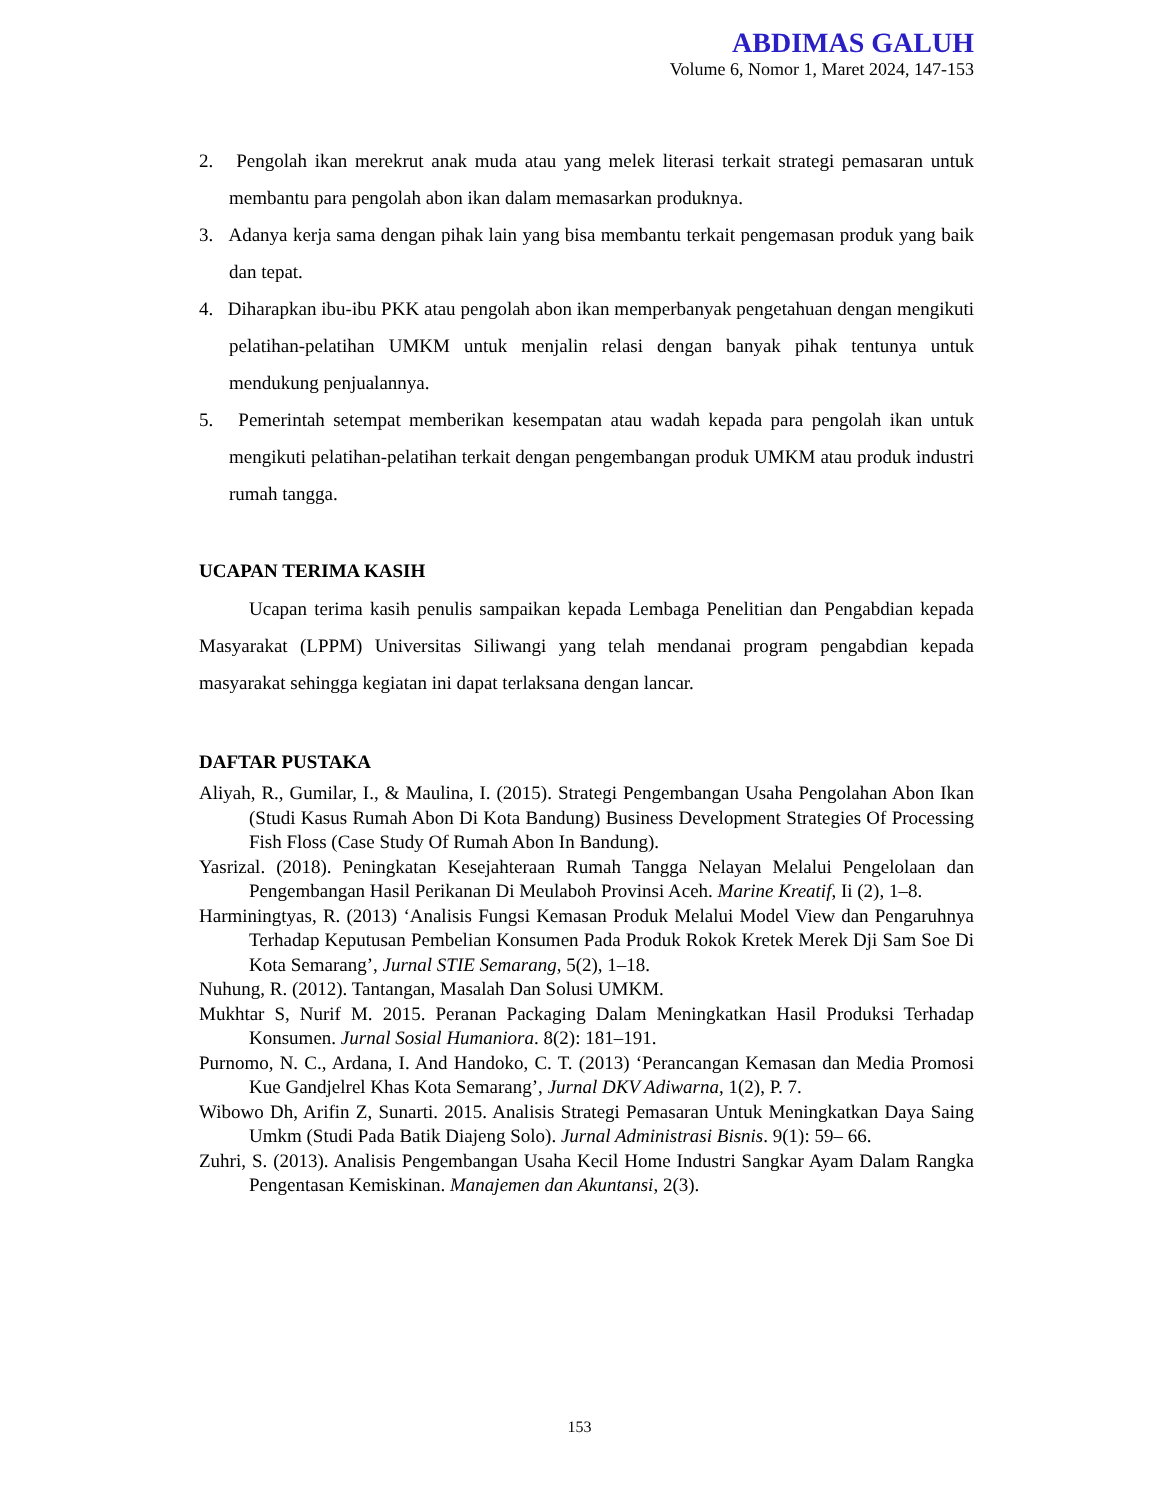ABDIMAS GALUH
Volume 6, Nomor 1, Maret 2024, 147-153
2. Pengolah ikan merekrut anak muda atau yang melek literasi terkait strategi pemasaran untuk membantu para pengolah abon ikan dalam memasarkan produknya.
3. Adanya kerja sama dengan pihak lain yang bisa membantu terkait pengemasan produk yang baik dan tepat.
4. Diharapkan ibu-ibu PKK atau pengolah abon ikan memperbanyak pengetahuan dengan mengikuti pelatihan-pelatihan UMKM untuk menjalin relasi dengan banyak pihak tentunya untuk mendukung penjualannya.
5. Pemerintah setempat memberikan kesempatan atau wadah kepada para pengolah ikan untuk mengikuti pelatihan-pelatihan terkait dengan pengembangan produk UMKM atau produk industri rumah tangga.
UCAPAN TERIMA KASIH
Ucapan terima kasih penulis sampaikan kepada Lembaga Penelitian dan Pengabdian kepada Masyarakat (LPPM) Universitas Siliwangi yang telah mendanai program pengabdian kepada masyarakat sehingga kegiatan ini dapat terlaksana dengan lancar.
DAFTAR PUSTAKA
Aliyah, R., Gumilar, I., & Maulina, I. (2015). Strategi Pengembangan Usaha Pengolahan Abon Ikan (Studi Kasus Rumah Abon Di Kota Bandung) Business Development Strategies Of Processing Fish Floss (Case Study Of Rumah Abon In Bandung).
Yasrizal. (2018). Peningkatan Kesejahteraan Rumah Tangga Nelayan Melalui Pengelolaan dan Pengembangan Hasil Perikanan Di Meulaboh Provinsi Aceh. Marine Kreatif, Ii (2), 1–8.
Harminingtyas, R. (2013) ‘Analisis Fungsi Kemasan Produk Melalui Model View dan Pengaruhnya Terhadap Keputusan Pembelian Konsumen Pada Produk Rokok Kretek Merek Dji Sam Soe Di Kota Semarang’, Jurnal STIE Semarang, 5(2), 1–18.
Nuhung, R. (2012). Tantangan, Masalah Dan Solusi UMKM.
Mukhtar S, Nurif M. 2015. Peranan Packaging Dalam Meningkatkan Hasil Produksi Terhadap Konsumen. Jurnal Sosial Humaniora. 8(2): 181–191.
Purnomo, N. C., Ardana, I. And Handoko, C. T. (2013) ‘Perancangan Kemasan dan Media Promosi Kue Gandjelrel Khas Kota Semarang’, Jurnal DKV Adiwarna, 1(2), P. 7.
Wibowo Dh, Arifin Z, Sunarti. 2015. Analisis Strategi Pemasaran Untuk Meningkatkan Daya Saing Umkm (Studi Pada Batik Diajeng Solo). Jurnal Administrasi Bisnis. 9(1): 59– 66.
Zuhri, S. (2013). Analisis Pengembangan Usaha Kecil Home Industri Sangkar Ayam Dalam Rangka Pengentasan Kemiskinan. Manajemen dan Akuntansi, 2(3).
153